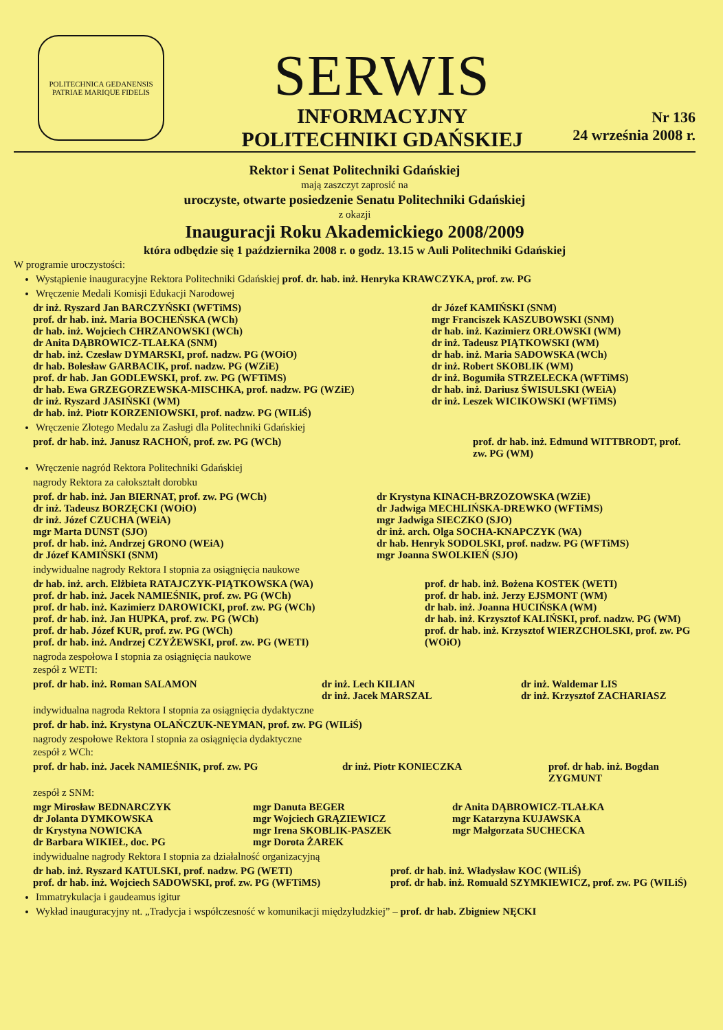POLITECHNICA GEDANENSIS
PATRIAE MARIQUE FIDELIS
SERWIS
INFORMACYJNY
POLITECHNIKI GDAŃSKIEJ
Nr 136
24 września 2008 r.
Rektor i Senat Politechniki Gdańskiej
mają zaszczyt zaprosić na
uroczyste, otwarte posiedzenie Senatu Politechniki Gdańskiej
z okazji
Inauguracji Roku Akademickiego 2008/2009
która odbędzie się 1 października 2008 r. o godz. 13.15 w Auli Politechniki Gdańskiej
W programie uroczystości:
Wystąpienie inauguracyjne Rektora Politechniki Gdańskiej prof. dr. hab. inż. Henryka KRAWCZYKA, prof. zw. PG
Wręczenie Medali Komisji Edukacji Narodowej
dr inż. Ryszard Jan BARCZYŃSKI (WFTiMS)
prof. dr hab. inż. Maria BOCHEŃSKA (WCh)
dr hab. inż. Wojciech CHRZANOWSKI (WCh)
dr Anita DĄBROWICZ-TLAŁKA (SNM)
dr hab. inż. Czesław DYMARSKI, prof. nadzw. PG (WOiO)
dr hab. Bolesław GARBACIK, prof. nadzw. PG (WZiE)
prof. dr hab. Jan GODLEWSKI, prof. zw. PG (WFTiMS)
dr hab. Ewa GRZEGORZEWSKA-MISCHKA, prof. nadzw. PG (WZiE)
dr inż. Ryszard JASIŃSKI (WM)
dr hab. inż. Piotr KORZENIOWSKI, prof. nadzw. PG (WILiŚ)
dr Józef KAMIŃSKI (SNM)
mgr Franciszek KASZUBOWSKI (SNM)
dr hab. inż. Kazimierz ORŁOWSKI (WM)
dr inż. Tadeusz PIĄTKOWSKI (WM)
dr hab. inż. Maria SADOWSKA (WCh)
dr inż. Robert SKOBLIK (WM)
dr inż. Bogumiła STRZELECKA (WFTiMS)
dr hab. inż. Dariusz ŚWISULSKI (WEiA)
dr inż. Leszek WICIKOWSKI (WFTiMS)
Wręczenie Złotego Medalu za Zasługi dla Politechniki Gdańskiej
prof. dr hab. inż. Janusz RACHOŃ, prof. zw. PG (WCh)
prof. dr hab. inż. Edmund WITTBRODT, prof. zw. PG (WM)
Wręczenie nagród Rektora Politechniki Gdańskiej
nagrody Rektora za całokształt dorobku
prof. dr hab. inż. Jan BIERNAT, prof. zw. PG (WCh)
dr inż. Tadeusz BORZĘCKI (WOiO)
dr inż. Józef CZUCHA (WEiA)
mgr Marta DUNST (SJO)
prof. dr hab. inż. Andrzej GRONO (WEiA)
dr Józef KAMIŃSKI (SNM)
dr Krystyna KINACH-BRZOZOWSKA (WZiE)
dr Jadwiga MECHLIŃSKA-DREWKO (WFTiMS)
mgr Jadwiga SIECZKO (SJO)
dr inż. arch. Olga SOCHA-KNAPCZYK (WA)
dr hab. Henryk SODOLSKI, prof. nadzw. PG (WFTiMS)
mgr Joanna SWOLKIEŃ (SJO)
indywidualne nagrody Rektora I stopnia za osiągnięcia naukowe
dr hab. inż. arch. Elżbieta RATAJCZYK-PIĄTKOWSKA (WA)
prof. dr hab. inż. Jacek NAMIEŚNIK, prof. zw. PG (WCh)
prof. dr hab. inż. Kazimierz DAROWICKI, prof. zw. PG (WCh)
prof. dr hab. inż. Jan HUPKA, prof. zw. PG (WCh)
prof. dr hab. Józef KUR, prof. zw. PG (WCh)
prof. dr hab. inż. Andrzej CZYŻEWSKI, prof. zw. PG (WETI)
prof. dr hab. inż. Bożena KOSTEK (WETI)
prof. dr hab. inż. Jerzy EJSMONT (WM)
dr hab. inż. Joanna HUCIŃSKA (WM)
dr hab. inż. Krzysztof KALIŃSKI, prof. nadzw. PG (WM)
prof. dr hab. inż. Krzysztof WIERZCHOLSKI, prof. zw. PG (WOiO)
nagroda zespołowa I stopnia za osiągnięcia naukowe
zespół z WETI:
prof. dr hab. inż. Roman SALAMON
dr inż. Lech KILIAN
dr inż. Jacek MARSZAL
dr inż. Waldemar LIS
dr inż. Krzysztof ZACHARIASZ
indywidualna nagroda Rektora I stopnia za osiągnięcia dydaktyczne
prof. dr hab. inż. Krystyna OLAŃCZUK-NEYMAN, prof. zw. PG (WILiŚ)
nagrody zespołowe Rektora I stopnia za osiągnięcia dydaktyczne
zespół z WCh:
prof. dr hab. inż. Jacek NAMIEŚNIK, prof. zw. PG
dr inż. Piotr KONIECZKA
prof. dr hab. inż. Bogdan ZYGMUNT
zespół z SNM:
mgr Mirosław BEDNARCZYK
dr Jolanta DYMKOWSKA
dr Krystyna NOWICKA
dr Barbara WIKIEŁ, doc. PG
mgr Danuta BEGER
mgr Wojciech GRĄZIEWICZ
mgr Irena SKOBLIK-PASZEK
mgr Dorota ŻAREK
dr Anita DĄBROWICZ-TLAŁKA
mgr Katarzyna KUJAWSKA
mgr Małgorzata SUCHECKA
indywidualne nagrody Rektora I stopnia za działalność organizacyjną
dr hab. inż. Ryszard KATULSKI, prof. nadzw. PG (WETI)
prof. dr hab. inż. Wojciech SADOWSKI, prof. zw. PG (WFTiMS)
prof. dr hab. inż. Władysław KOC (WILiŚ)
prof. dr hab. inż. Romuald SZYMKIEWICZ, prof. zw. PG (WILiŚ)
Immatrykulacja i gaudeamus igitur
Wykład inauguracyjny nt. „Tradycja i współczesność w komunikacji międzyludzkiej” – prof. dr hab. Zbigniew NĘCKI